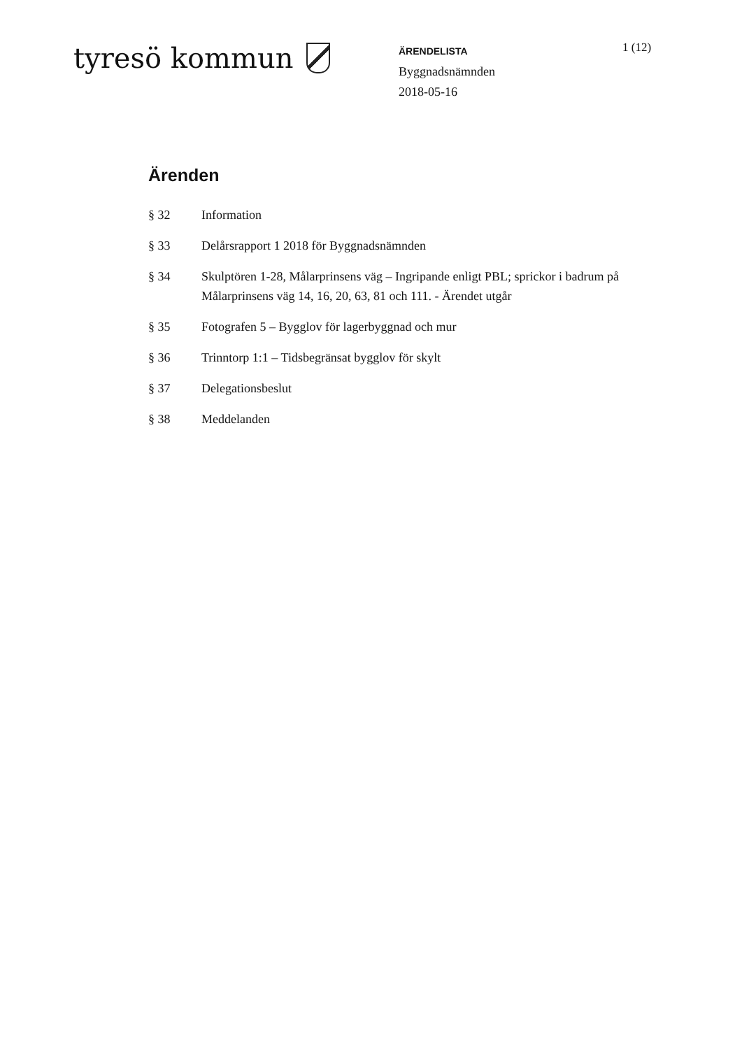tyresö kommun
ÄRENDELISTA
Byggnadsnämnden
2018-05-16
1 (12)
Ärenden
§ 32 Information
§ 33 Delårsrapport 1 2018 för Byggnadsnämnden
§ 34 Skulptören 1-28, Målarprinsens väg – Ingripande enligt PBL; sprickor i badrum på Målarprinsens väg 14, 16, 20, 63, 81 och 111. - Ärendet utgår
§ 35 Fotografen 5 – Bygglov för lagerbyggnad och mur
§ 36 Trinntorp 1:1 – Tidsbegränsat bygglov för skylt
§ 37 Delegationsbeslut
§ 38 Meddelanden